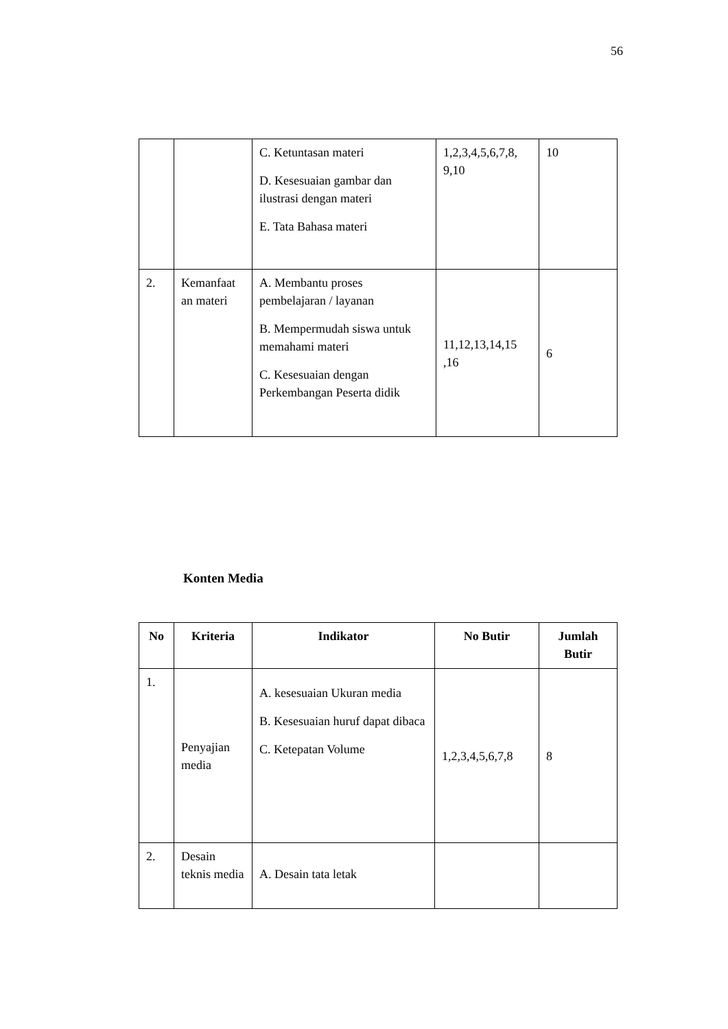56
| | | C. Ketuntasan materi D. Kesesuaian gambar dan ilustrasi dengan materi E. Tata Bahasa materi | 1,2,3,4,5,6,7,8, 9,10 | 10 |
| 2. | Kemanfaat an materi | A. Membantu proses pembelajaran / layanan B. Mempermudah siswa untuk memahami materi C. Kesesuaian dengan Perkembangan Peserta didik | 11,12,13,14,15 ,16 | 6 |
Konten Media
| No | Kriteria | Indikator | No Butir | Jumlah Butir |
| --- | --- | --- | --- | --- |
| 1. | Penyajian media | A. kesesuaian Ukuran media B. Kesesuaian huruf dapat dibaca C. Ketepatan Volume | 1,2,3,4,5,6,7,8 | 8 |
| 2. | Desain teknis media | A. Desain tata letak | | |